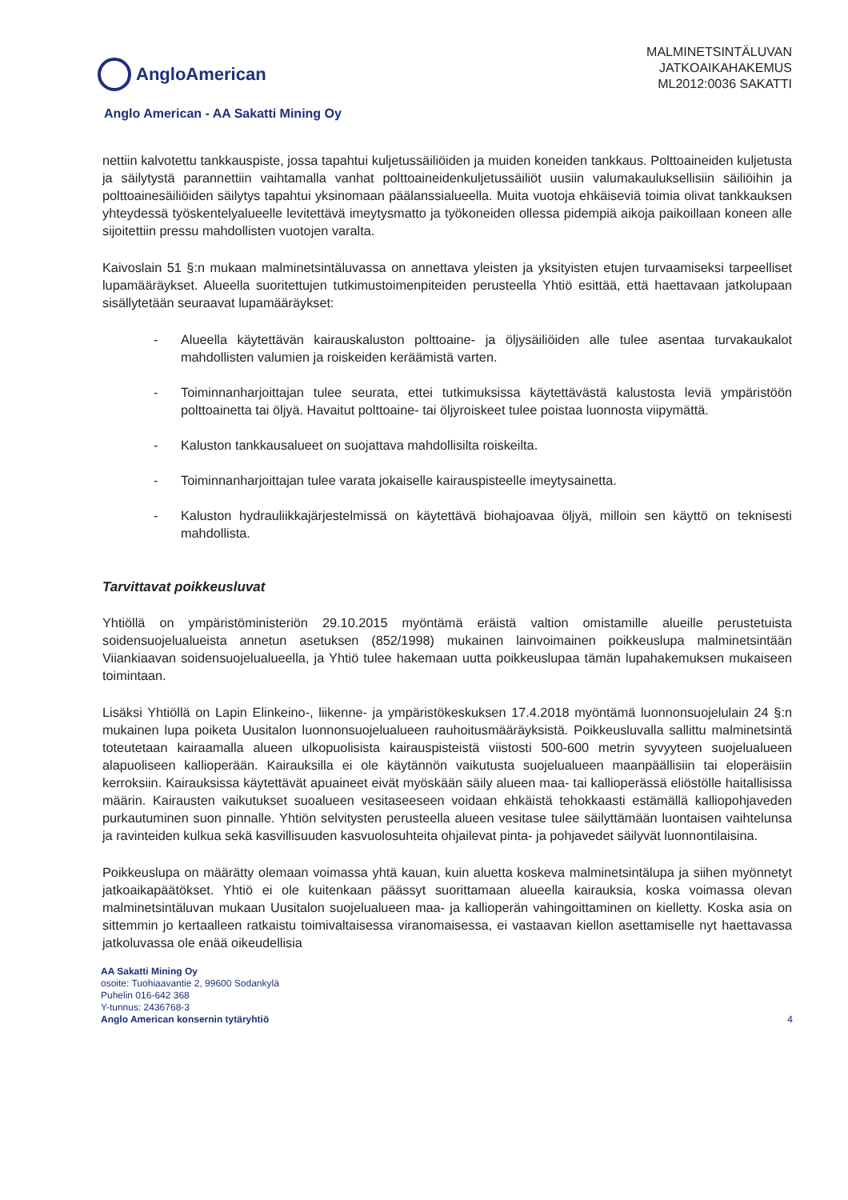AngloAmerican
MALMINETSINTÄLUVAN
JATKOAIKAHAKEMUS
ML2012:0036 SAKATTI
Anglo American - AA Sakatti Mining Oy
nettiin kalvotettu tankkauspiste, jossa tapahtui kuljetussäiliöiden ja muiden koneiden tankkaus. Polttoaineiden kuljetusta ja säilytystä parannettiin vaihtamalla vanhat polttoaineidenkuljetussäiliöt uusiin valumakauluksellisiin säiliöihin ja polttoainesäiliöiden säilytys tapahtui yksinomaan päälanssialueella. Muita vuotoja ehkäiseviä toimia olivat tankkauksen yhteydessä työskentelyalueelle levitettävä imeytysmatto ja työkoneiden ollessa pidempiä aikoja paikoillaan koneen alle sijoitettiin pressu mahdollisten vuotojen varalta.
Kaivoslain 51 §:n mukaan malminetsintäluvassa on annettava yleisten ja yksityisten etujen turvaamiseksi tarpeelliset lupamääräykset. Alueella suoritettujen tutkimustoimenpiteiden perusteella Yhtiö esittää, että haettavaan jatkolupaan sisällytetään seuraavat lupamääräykset:
- Alueella käytettävän kairauskaluston polttoaine- ja öljysäiliöiden alle tulee asentaa turvakaukalot mahdollisten valumien ja roiskeiden keräämistä varten.
- Toiminnanharjoittajan tulee seurata, ettei tutkimuksissa käytettävästä kalustosta leviä ympäristöön polttoainetta tai öljyä. Havaitut polttoaine- tai öljyroiskeet tulee poistaa luonnosta viipymättä.
- Kaluston tankkausalueet on suojattava mahdollisilta roiskeilta.
- Toiminnanharjoittajan tulee varata jokaiselle kairauspisteelle imeytysainetta.
- Kaluston hydrauliikkajärjestelmissä on käytettävä biohajoavaa öljyä, milloin sen käyttö on teknisesti mahdollista.
Tarvittavat poikkeusluvat
Yhtiöllä on ympäristöministeriön 29.10.2015 myöntämä eräistä valtion omistamille alueille perustetuista soidensuojelualueista annetun asetuksen (852/1998) mukainen lainvoimainen poikkeuslupa malminetsintään Viiankiaavan soidensuojelualueella, ja Yhtiö tulee hakemaan uutta poikkeuslupaa tämän lupahakemuksen mukaiseen toimintaan.
Lisäksi Yhtiöllä on Lapin Elinkeino-, liikenne- ja ympäristökeskuksen 17.4.2018 myöntämä luonnonsuojelulain 24 §:n mukainen lupa poiketa Uusitalon luonnonsuojelualueen rauhoitusmääräyksistä. Poikkeusluvalla sallittu malminetsintä toteutetaan kairaamalla alueen ulkopuolisista kairauspisteistä viistosti 500-600 metrin syvyyteen suojelualueen alapuoliseen kallioperään. Kairauksilla ei ole käytännön vaikutusta suojelualueen maanpäällisiin tai eloperäisiin kerroksiin. Kairauksissa käytettävät apuaineet eivät myöskään säily alueen maa- tai kallioperässä eliöstölle haitallisissa määrin. Kairausten vaikutukset suoalueen vesitaseeseen voidaan ehkäistä tehokkaasti estämällä kalliopohjaveden purkautuminen suon pinnalle. Yhtiön selvitysten perusteella alueen vesitase tulee säilyttämään luontaisen vaihtelunsa ja ravinteiden kulkua sekä kasvillisuuden kasvuolosuhteita ohjailevat pinta- ja pohjavedet säilyvät luonnontilaisina.
Poikkeuslupa on määrätty olemaan voimassa yhtä kauan, kuin aluetta koskeva malminetsintälupa ja siihen myönnetyt jatkoaikapäätökset. Yhtiö ei ole kuitenkaan päässyt suorittamaan alueella kairauksia, koska voimassa olevan malminetsintäluvan mukaan Uusitalon suojelualueen maa- ja kallioperän vahingoittaminen on kielletty. Koska asia on sittemmin jo kertaalleen ratkaistu toimivaltaisessa viranomaisessa, ei vastaavan kiellon asettamiselle nyt haettavassa jatkoluvassa ole enää oikeudellisia
AA Sakatti Mining Oy
osoite: Tuohiaavantie 2, 99600 Sodankylä
Puhelin 016-642 368
Y-tunnus: 2436768-3
Anglo American konsernin tytäryhtiö
4